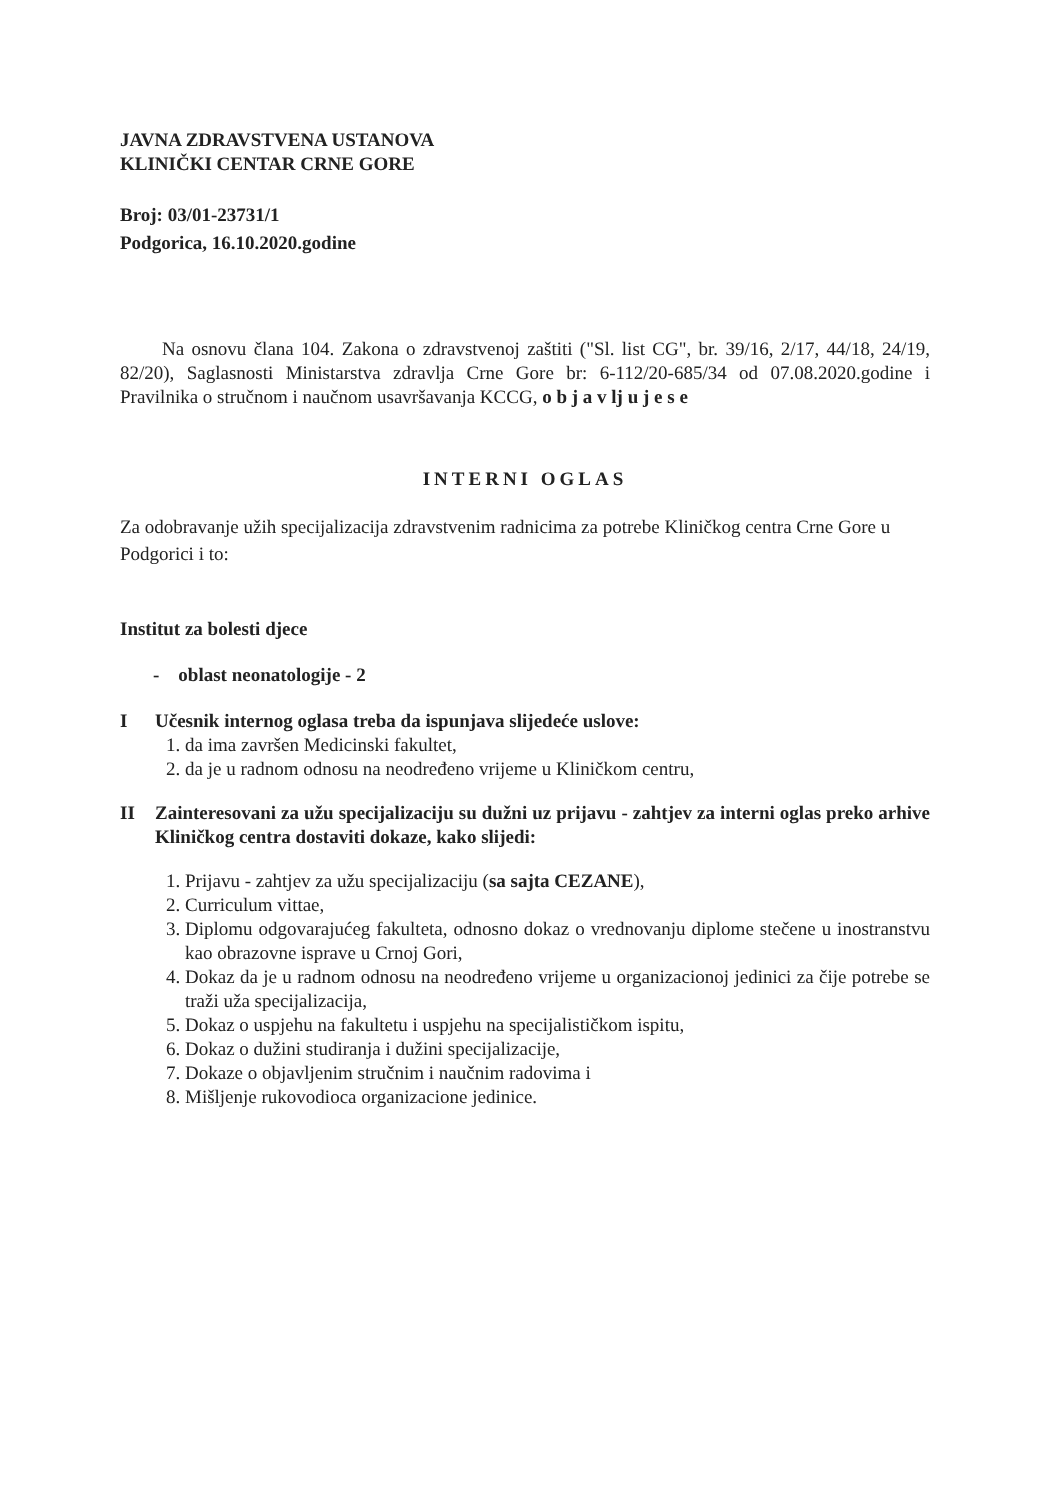JAVNA ZDRAVSTVENA USTANOVA
KLINIČKI CENTAR CRNE GORE
Broj: 03/01-23731/1
Podgorica, 16.10.2020.godine
Na osnovu člana 104. Zakona o zdravstvenoj zaštiti ("Sl. list CG", br. 39/16, 2/17, 44/18, 24/19, 82/20), Saglasnosti Ministarstva zdravlja Crne Gore br: 6-112/20-685/34 od 07.08.2020.godine i Pravilnika o stručnom i naučnom usavršavanja KCCG, o b j a v lj u j e s e
INTERNI OGLAS
Za odobravanje užih specijalizacija zdravstvenim radnicima za potrebe Kliničkog centra Crne Gore u Podgorici i to:
Institut za bolesti djece
- oblast neonatologije - 2
I Učesnik internog oglasa treba da ispunjava slijedeće uslove:
1. da ima završen Medicinski fakultet,
2. da je u radnom odnosu na neodređeno vrijeme u Kliničkom centru,
II Zainteresovani za užu specijalizaciju su dužni uz prijavu - zahtjev za interni oglas preko arhive Kliničkog centra dostaviti dokaze, kako slijedi:
1. Prijavu - zahtjev za užu specijalizaciju (sa sajta CEZANE),
2. Curriculum vittae,
3. Diplomu odgovarajućeg fakulteta, odnosno dokaz o vrednovanju diplome stečene u inostranstvu kao obrazovne isprave u Crnoj Gori,
4. Dokaz da je u radnom odnosu na neodređeno vrijeme u organizacionoj jedinici za čije potrebe se traži uža specijalizacija,
5. Dokaz o uspjehu na fakultetu i uspjehu na specijalističkom ispitu,
6. Dokaz o dužini studiranja i dužini specijalizacije,
7. Dokaze o objavljenim stručnim i naučnim radovima i
8. Mišljenje rukovodioca organizacione jedinice.